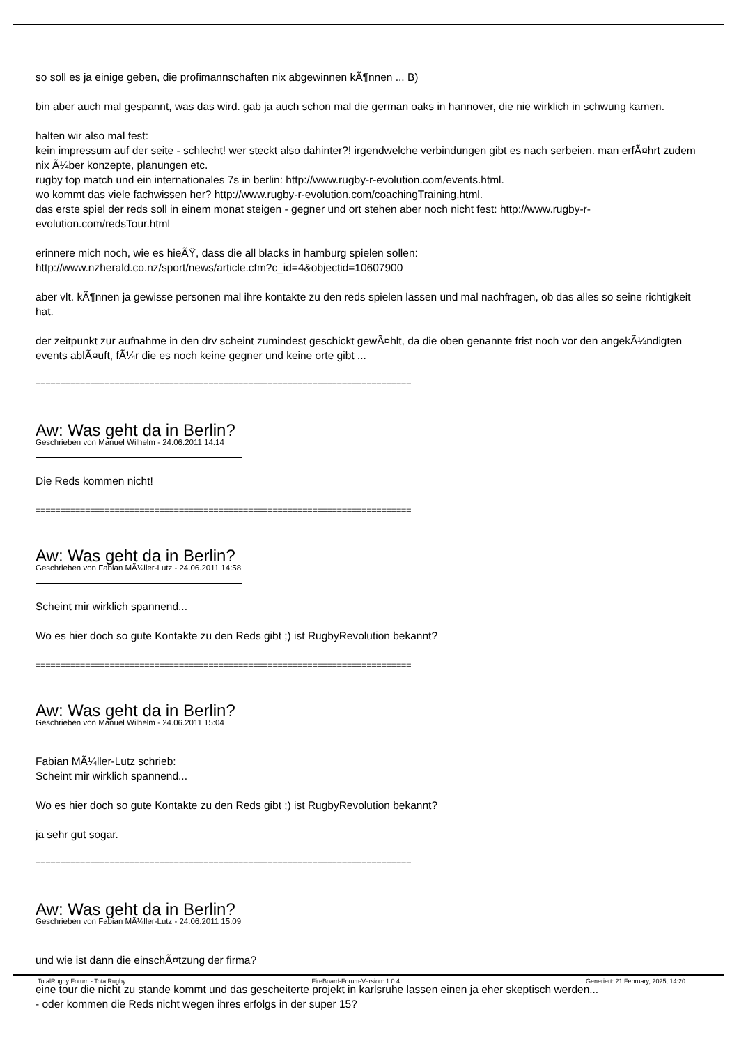so soll es ja einige geben, die profimannschaften nix abgewinnen kÃ¶nnen ... B)
bin aber auch mal gespannt, was das wird. gab ja auch schon mal die german oaks in hannover, die nie wirklich in schwung kamen.
halten wir also mal fest:
kein impressum auf der seite - schlecht! wer steckt also dahinter?! irgendwelche verbindungen gibt es nach serbeien. man erfÃ¤hrt zudem nix Ã¼ber konzepte, planungen etc.
rugby top match und ein internationales 7s in berlin: http://www.rugby-r-evolution.com/events.html.
wo kommt das viele fachwissen her? http://www.rugby-r-evolution.com/coachingTraining.html.
das erste spiel der reds soll in einem monat steigen - gegner und ort stehen aber noch nicht fest: http://www.rugby-r-evolution.com/redsTour.html
erinnere mich noch, wie es hieÃŸ, dass die all blacks in hamburg spielen sollen:
http://www.nzherald.co.nz/sport/news/article.cfm?c_id=4&objectid=10607900
aber vlt. kÃ¶nnen ja gewisse personen mal ihre kontakte zu den reds spielen lassen und mal nachfragen, ob das alles so seine richtigkeit hat.
der zeitpunkt zur aufnahme in den drv scheint zumindest geschickt gewÃ¤hlt, da die oben genannte frist noch vor den angekÃ¼ndigten events ablÃ¤uft, fÃ¼r die es noch keine gegner und keine orte gibt ...
============================================================================
Aw: Was geht da in Berlin?
Geschrieben von Manuel Wilhelm - 24.06.2011 14:14
Die Reds kommen nicht!
============================================================================
Aw: Was geht da in Berlin?
Geschrieben von Fabian MÃ¼ller-Lutz - 24.06.2011 14:58
Scheint mir wirklich spannend...
Wo es hier doch so gute Kontakte zu den Reds gibt ;) ist RugbyRevolution bekannt?
============================================================================
Aw: Was geht da in Berlin?
Geschrieben von Manuel Wilhelm - 24.06.2011 15:04
Fabian MÃ¼ller-Lutz schrieb:
Scheint mir wirklich spannend...
Wo es hier doch so gute Kontakte zu den Reds gibt ;) ist RugbyRevolution bekannt?
ja sehr gut sogar.
============================================================================
Aw: Was geht da in Berlin?
Geschrieben von Fabian MÃ¼ller-Lutz - 24.06.2011 15:09
und wie ist dann die einschÃ¤tzung der firma?
eine tour die nicht zu stande kommt und das gescheiterte projekt in karlsruhe lassen einen ja eher skeptisch werden...
- oder kommen die Reds nicht wegen ihres erfolgs in der super 15?
TotalRugby Forum - TotalRugby FireBoard-Forum-Version: 1.0.4 Generiert: 21 February, 2025, 14:20